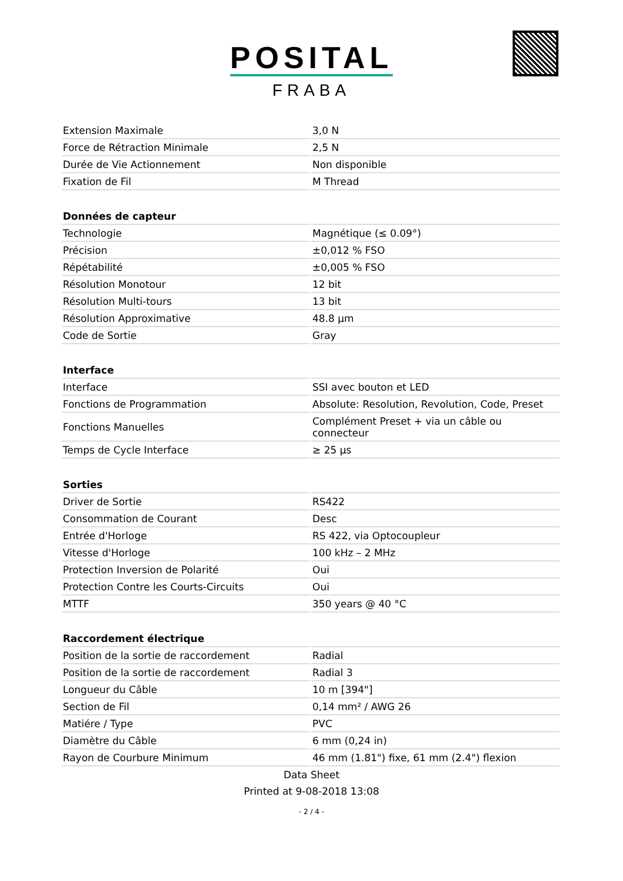POSITAL
FRABA
| Extension Maximale | 3,0 N |
| Force de Rétraction Minimale | 2,5 N |
| Durée de Vie Actionnement | Non disponible |
| Fixation de Fil | M Thread |
| Données de capteur | |
| Technologie | Magnétique (≤ 0.09°) |
| Précision | ±0,012 % FSO |
| Répétabilité | ±0,005 % FSO |
| Résolution Monotour | 12 bit |
| Résolution Multi-tours | 13 bit |
| Résolution Approximative | 48.8 µm |
| Code de Sortie | Gray |
| Interface | |
| Interface | SSI avec bouton et LED |
| Fonctions de Programmation | Absolute: Resolution, Revolution, Code, Preset |
| Fonctions Manuelles | Complément Preset + via un câble ou connecteur |
| Temps de Cycle Interface | ≥ 25 µs |
| Sorties | |
| Driver de Sortie | RS422 |
| Consommation de Courant | Desc |
| Entrée d'Horloge | RS 422, via Optocoupleur |
| Vitesse d'Horloge | 100 kHz – 2 MHz |
| Protection Inversion de Polarité | Oui |
| Protection Contre les Courts-Circuits | Oui |
| MTTF | 350 years @ 40 °C |
| Raccordement électrique | |
| Position de la sortie de raccordement | Radial |
| Position de la sortie de raccordement | Radial 3 |
| Longueur du Câble | 10 m [394"] |
| Section de Fil | 0,14 mm² / AWG 26 |
| Matiére / Type | PVC |
| Diamètre du Câble | 6 mm (0,24 in) |
| Rayon de Courbure Minimum | 46 mm (1.81") fixe, 61 mm (2.4") flexion |
Data Sheet
Printed at 9-08-2018 13:08
- 2 / 4 -